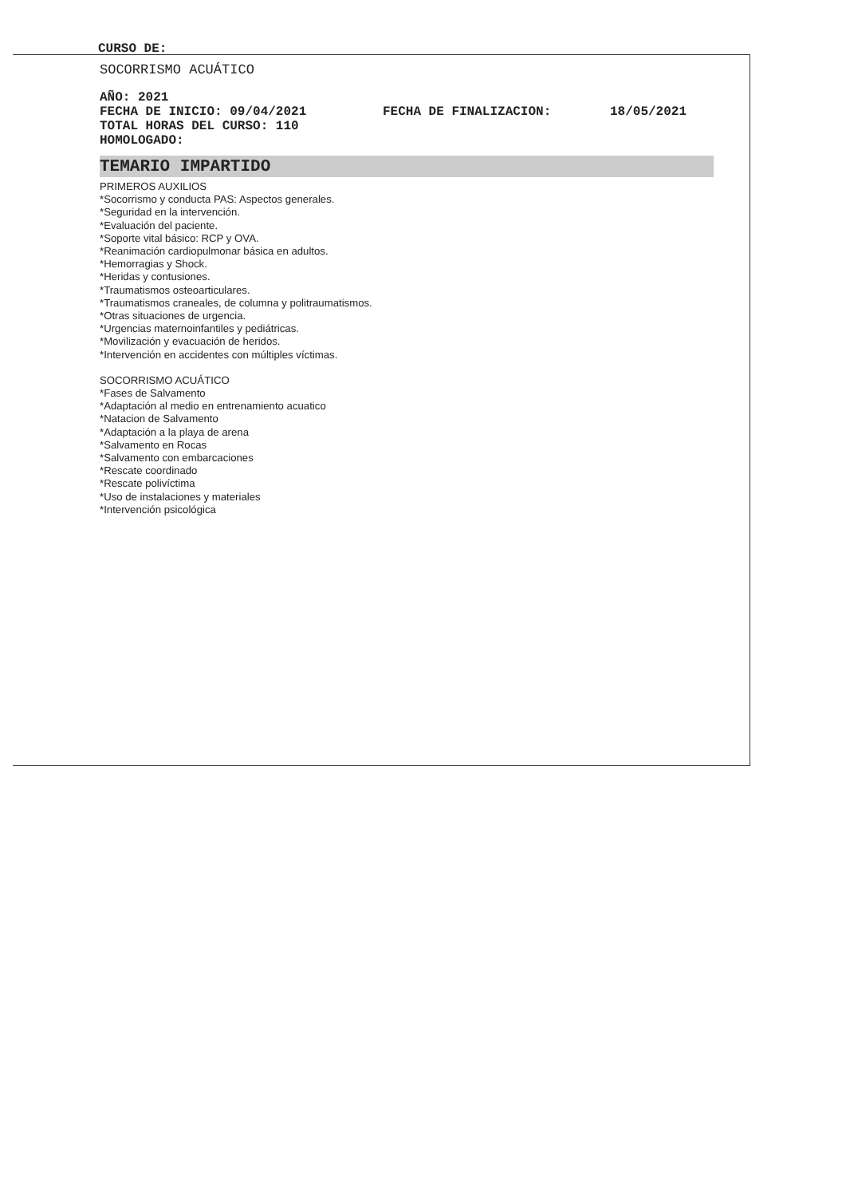CURSO DE:
SOCORRISMO ACUÁTICO
AÑO: 2021
FECHA DE INICIO: 09/04/2021 FECHA DE FINALIZACION: 18/05/2021
TOTAL HORAS DEL CURSO: 110
HOMOLOGADO:
TEMARIO IMPARTIDO
PRIMEROS AUXILIOS
*Socorrismo y conducta PAS: Aspectos generales.
*Seguridad en la intervención.
*Evaluación del paciente.
*Soporte vital básico: RCP y OVA.
*Reanimación cardiopulmonar básica en adultos.
*Hemorragias y Shock.
*Heridas y contusiones.
*Traumatismos osteoarticulares.
*Traumatismos craneales, de columna y politraumatismos.
*Otras situaciones de urgencia.
*Urgencias maternoinfantiles y pediátricas.
*Movilización y evacuación de heridos.
*Intervención en accidentes con múltiples víctimas.
SOCORRISMO ACUÁTICO
*Fases de Salvamento
*Adaptación al medio en entrenamiento acuatico
*Natacion de Salvamento
*Adaptación a la playa de arena
*Salvamento en Rocas
*Salvamento con embarcaciones
*Rescate coordinado
*Rescate polivíctima
*Uso de instalaciones y materiales
*Intervención psicológica